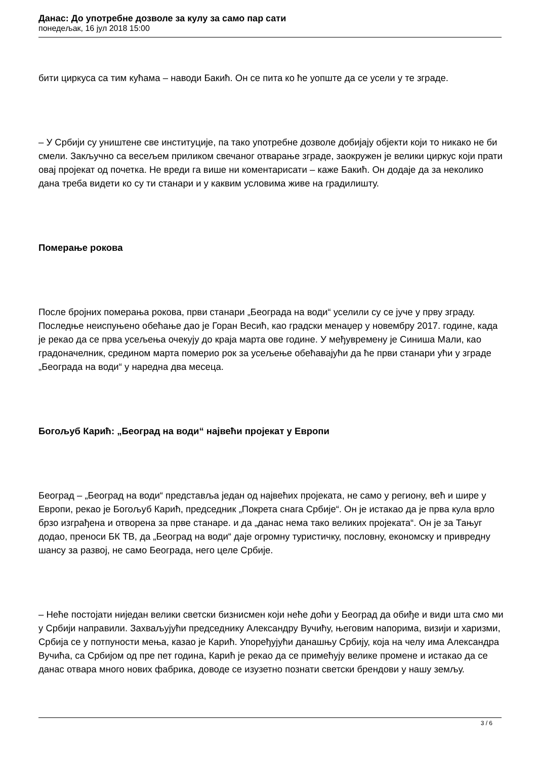Данас: До употребне дозволе за кулу за само пар сати
понедељак, 16 јул 2018 15:00
бити циркуса са тим кућама – наводи Бакић. Он се пита ко ће уопште да се усели у те зграде.
– У Србији су уништене све институције, па тако употребне дозволе добијају објекти који то никако не би смели. Закључно са весељем приликом свечаног отварање зграде, заокружен је велики циркус који прати овај пројекат од почетка. Не вреди га више ни коментарисати – каже Бакић. Он додаје да за неколико дана треба видети ко су ти станари и у каквим условима живе на градилишту.
Померање рокова
После бројних померања рокова, први станари „Београда на води“ уселили су се јуче у прву зграду. Последње неиспуњено обећање дао је Горан Весић, као градски менаџер у новембру 2017. године, када је рекао да се прва усељења очекују до краја марта ове године. У међувремену је Синиша Мали, као градоначелник, средином марта померио рок за усељење обећавајући да ће први станари ући у зграде „Београда на води“ у наредна два месеца.
Богољуб Карић: „Београд на води“ највећи пројекат у Европи
Београд – „Београд на води“ представља један од највећих пројеката, не само у региону, већ и шире у Европи, рекао је Богољуб Карић, председник „Покрета снага Србије“. Он је истакао да је прва кула врло брзо изграђена и отворена за прве станаре. и да „данас нема тако великих пројеката“. Он је за Тањуг додао, преноси БК ТВ, да „Београд на води“ даје огромну туристичку, пословну, економску и привредну шансу за развој, не само Београда, него целе Србије.
– Неће постојати ниједан велики светски бизнисмен који неће доћи у Београд да обиђе и види шта смо ми у Србији направили. Захваљујући председнику Александру Вучићу, његовим напорима, визији и харизми, Србија се у потпуности мења, казао је Карић. Упоређујући данашњу Србију, која на челу има Александра Вучића, са Србијом од пре пет година, Карић је рекао да се примећују велике промене и истакао да се данас отвара много нових фабрика, доводе се изузетно познати светски брендови у нашу земљу.
3 / 6